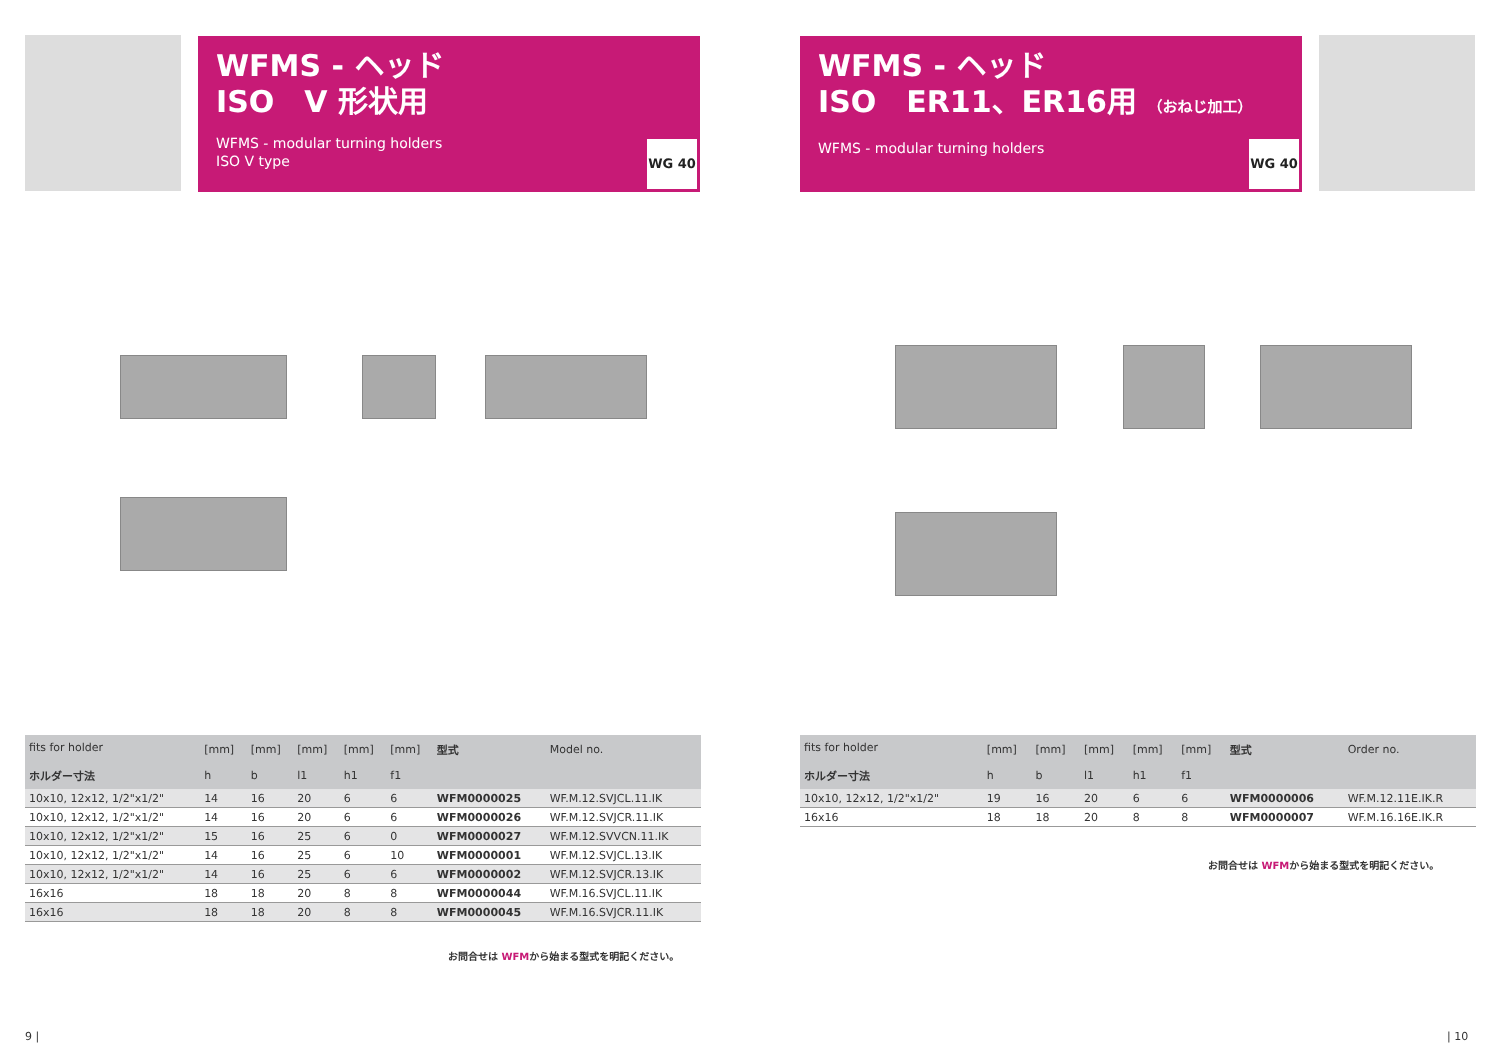WFMS - ヘッド
ISO　V 形状用
WFMS - modular turning holders
ISO V type
WG 40
| fits for holder ホルダー寸法 | [mm] h | [mm] b | [mm] l1 | [mm] h1 | [mm] f1 | 型式 | Model no. |
| --- | --- | --- | --- | --- | --- | --- | --- |
| 10x10, 12x12, 1/2"x1/2" | 14 | 16 | 20 | 6 | 6 | WFM0000025 | WF.M.12.SVJCL.11.IK |
| 10x10, 12x12, 1/2"x1/2" | 14 | 16 | 20 | 6 | 6 | WFM0000026 | WF.M.12.SVJCR.11.IK |
| 10x10, 12x12, 1/2"x1/2" | 15 | 16 | 25 | 6 | 0 | WFM0000027 | WF.M.12.SVVCN.11.IK |
| 10x10, 12x12, 1/2"x1/2" | 14 | 16 | 25 | 6 | 10 | WFM0000001 | WF.M.12.SVJCL.13.IK |
| 10x10, 12x12, 1/2"x1/2" | 14 | 16 | 25 | 6 | 6 | WFM0000002 | WF.M.12.SVJCR.13.IK |
| 16x16 | 18 | 18 | 20 | 8 | 8 | WFM0000044 | WF.M.16.SVJCL.11.IK |
| 16x16 | 18 | 18 | 20 | 8 | 8 | WFM0000045 | WF.M.16.SVJCR.11.IK |
お問合せは WFMから始まる型式を明記ください。
9 |
WFMS - ヘッド
ISO　ER11、ER16用 （おねじ加工）
WFMS - modular turning holders
WG 40
| fits for holder ホルダー寸法 | [mm] h | [mm] b | [mm] l1 | [mm] h1 | [mm] f1 | 型式 | Order no. |
| --- | --- | --- | --- | --- | --- | --- | --- |
| 10x10, 12x12, 1/2"x1/2" | 19 | 16 | 20 | 6 | 6 | WFM0000006 | WF.M.12.11E.IK.R |
| 16x16 | 18 | 18 | 20 | 8 | 8 | WFM0000007 | WF.M.16.16E.IK.R |
お問合せは WFMから始まる型式を明記ください。
| 10